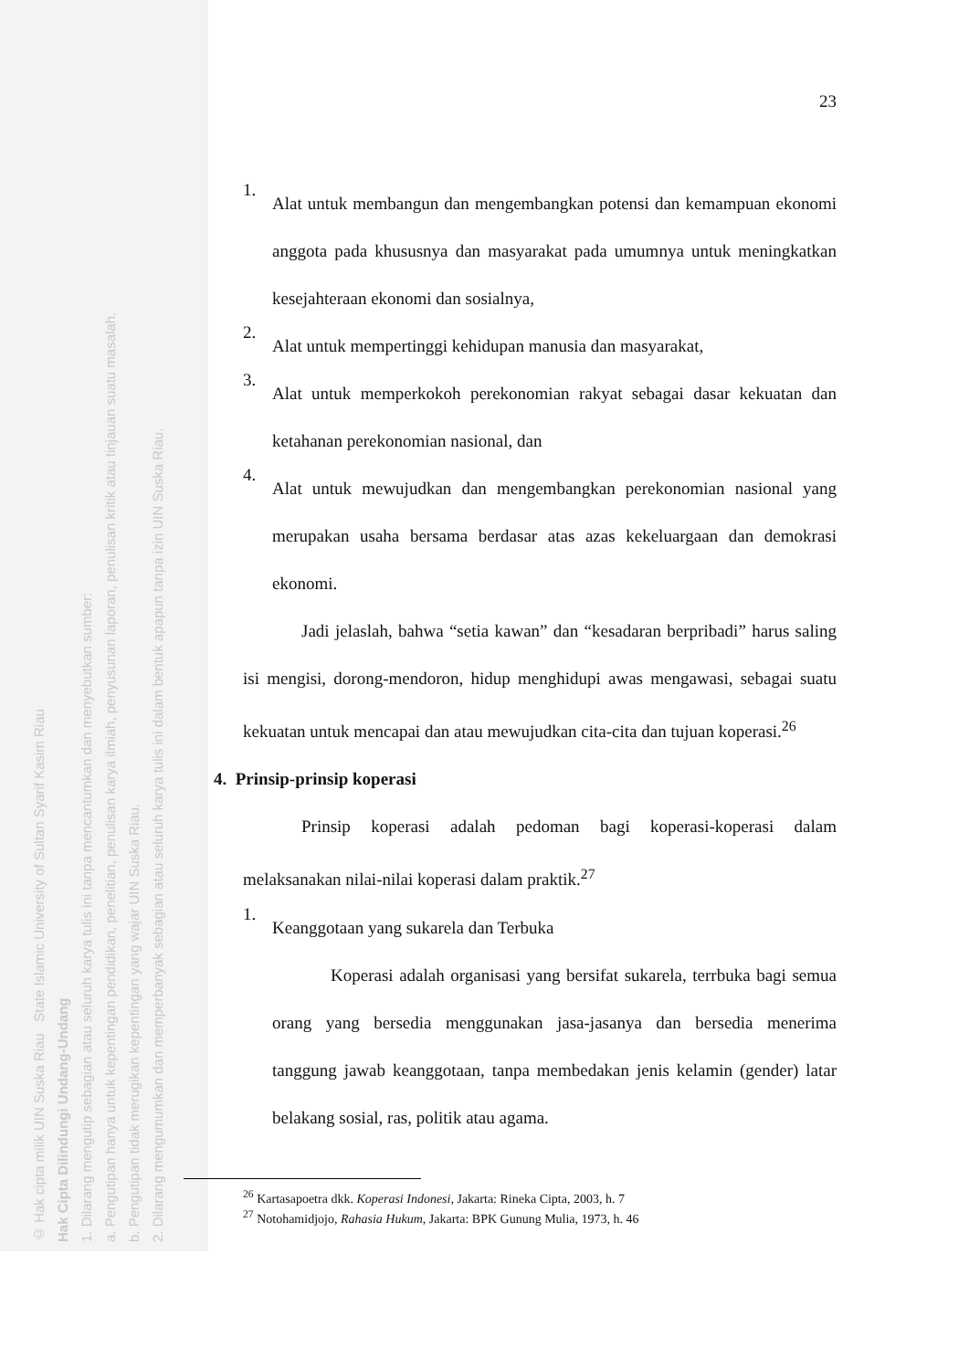© Hak cipta milik UIN Suska Riau State Islamic University of Sultan Syarif Kasim Riau
Hak Cipta Dilindungi Undang-Undang
1. Dilarang mengutip sebagian atau seluruh karya tulis ini tanpa mencantumkan dan menyebutkan sumber:
a. Pengutipan hanya untuk kepentingan pendidikan, penelitian, penulisan karya ilmiah, penyusunan laporan, penulisan kritik atau tinjauan suatu masalah.
b. Pengutipan tidak merugikan kepentingan yang wajar UIN Suska Riau.
2. Dilarang mengumumkan dan memperbanyak sebagian atau seluruh karya tulis ini dalam bentuk apapun tanpa izin UIN Suska Riau.
23
1.
Alat untuk membangun dan mengembangkan potensi dan kemampuan ekonomi anggota pada khususnya dan masyarakat pada umumnya untuk meningkatkan kesejahteraan ekonomi dan sosialnya,
2.
Alat untuk mempertinggi kehidupan manusia dan masyarakat,
3.
Alat untuk memperkokoh perekonomian rakyat sebagai dasar kekuatan dan ketahanan perekonomian nasional, dan
4.
Alat untuk mewujudkan dan mengembangkan perekonomian nasional yang merupakan usaha bersama berdasar atas azas kekeluargaan dan demokrasi ekonomi.
Jadi jelaslah, bahwa “setia kawan” dan “kesadaran berpribadi” harus saling isi mengisi, dorong-mendoron, hidup menghidupi awas mengawasi, sebagai suatu kekuatan untuk mencapai dan atau mewujudkan cita-cita dan tujuan koperasi.<sup>26</sup>
4. Prinsip-prinsip koperasi
Prinsip koperasi adalah pedoman bagi koperasi-koperasi dalam melaksanakan nilai-nilai koperasi dalam praktik.<sup>27</sup>
1.
Keanggotaan yang sukarela dan Terbuka
Koperasi adalah organisasi yang bersifat sukarela, terrbuka bagi semua orang yang bersedia menggunakan jasa-jasanya dan bersedia menerima tanggung jawab keanggotaan, tanpa membedakan jenis kelamin (gender) latar belakang sosial, ras, politik atau agama.
<sup>26</sup> Kartasapoetra dkk. Koperasi Indonesi, Jakarta: Rineka Cipta, 2003, h. 7
<sup>27</sup> Notohamidjojo, Rahasia Hukum, Jakarta: BPK Gunung Mulia, 1973, h. 46